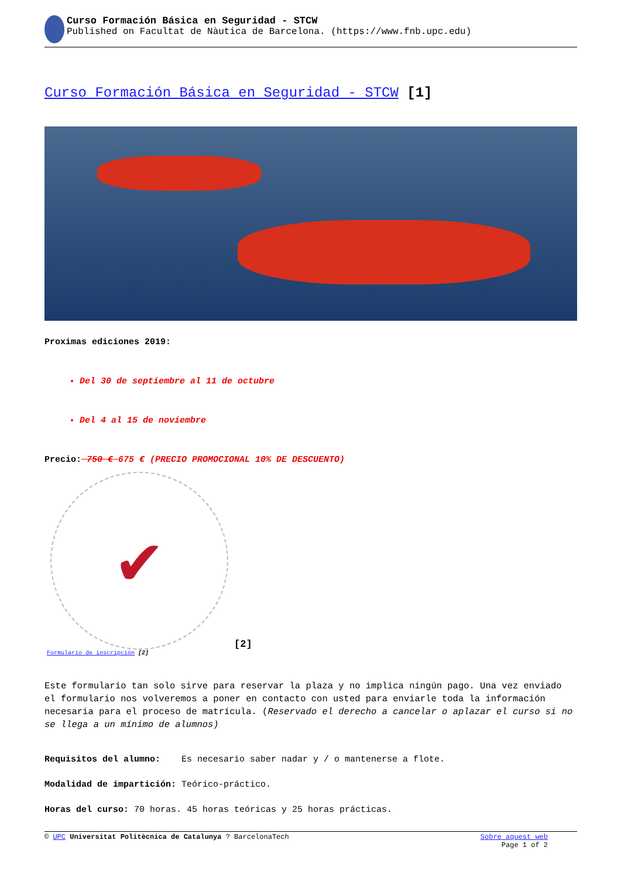Curso Formación Básica en Seguridad - STCW
Published on Facultat de Nàutica de Barcelona. (https://www.fnb.upc.edu)
Curso Formación Básica en Seguridad - STCW [1]
Proximas ediciones 2019:
Del 30 de septiembre al 11 de octubre
Del 4 al 15 de noviembre
Precio: 750 € 675 € (PRECIO PROMOCIONAL 10% DE DESCUENTO)
✔
[2]
Formulario de inscripción [2]
Este formulario tan solo sirve para reservar la plaza y no implica ningún pago. Una vez enviado el formulario nos volveremos a poner en contacto con usted para enviarle toda la información necesaria para el proceso de matrícula. (Reservado el derecho a cancelar o aplazar el curso si no se llega a un mínimo de alumnos)
Requisitos del alumno: Es necesario saber nadar y / o mantenerse a flote.
Modalidad de impartición: Teórico-práctico.
Horas del curso: 70 horas. 45 horas teóricas y 25 horas prácticas.
© UPC Universitat Politècnica de Catalunya ? BarcelonaTech Sobre aquest web
Page 1 of 2